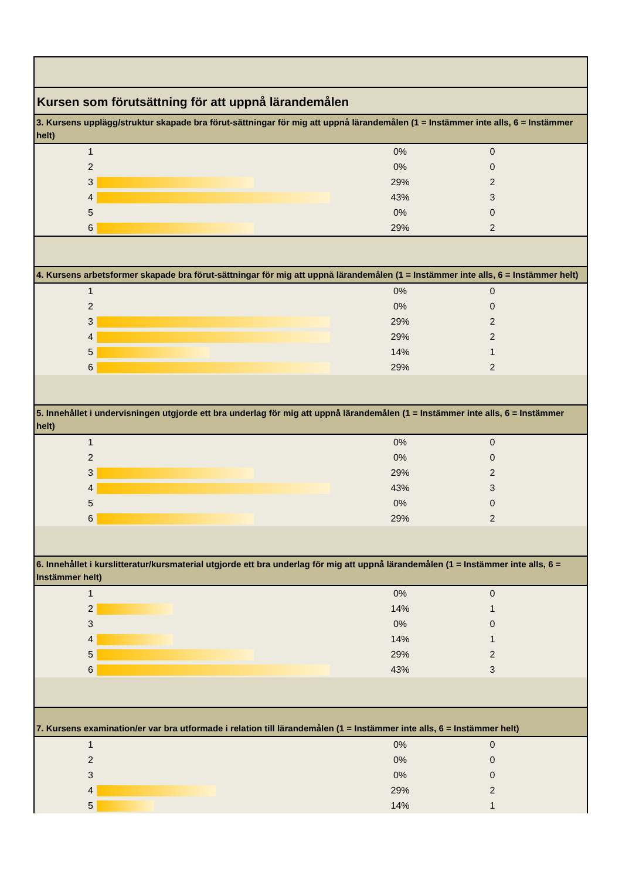| Kursen som förutsättning för att uppnå lärandemålen | | | | |
| 3. Kursens upplägg/struktur skapade bra förut-sättningar för mig att uppnå lärandemålen (1 = Instämmer inte alls, 6 = Instämmer helt) | | | | |
| 1 | | 0% | 0 | |
| 2 | | 0% | 0 | |
| 3 | | 29% | 2 | |
| 4 | | 43% | 3 | |
| 5 | | 0% | 0 | |
| 6 | | 29% | 2 | |
| 4. Kursens arbetsformer skapade bra förut-sättningar för mig att uppnå lärandemålen (1 = Instämmer inte alls, 6 = Instämmer helt) | | | | |
| 1 | | 0% | 0 | |
| 2 | | 0% | 0 | |
| 3 | | 29% | 2 | |
| 4 | | 29% | 2 | |
| 5 | | 14% | 1 | |
| 6 | | 29% | 2 | |
| 5. Innehållet i undervisningen utgjorde ett bra underlag för mig att uppnå lärandemålen (1 = Instämmer inte alls, 6 = Instämmer helt) | | | | |
| 1 | | 0% | 0 | |
| 2 | | 0% | 0 | |
| 3 | | 29% | 2 | |
| 4 | | 43% | 3 | |
| 5 | | 0% | 0 | |
| 6 | | 29% | 2 | |
| 6. Innehållet i kurslitteratur/kursmaterial utgjorde ett bra underlag för mig att uppnå lärandemålen (1 = Instämmer inte alls, 6 = Instämmer helt) | | | | |
| 1 | | 0% | 0 | |
| 2 | | 14% | 1 | |
| 3 | | 0% | 0 | |
| 4 | | 14% | 1 | |
| 5 | | 29% | 2 | |
| 6 | | 43% | 3 | |
| 7. Kursens examination/er var bra utformade i relation till lärandemålen (1 = Instämmer inte alls, 6 = Instämmer helt) | | | | |
| 1 | | 0% | 0 | |
| 2 | | 0% | 0 | |
| 3 | | 0% | 0 | |
| 4 | | 29% | 2 | |
| 5 | | 14% | 1 | |